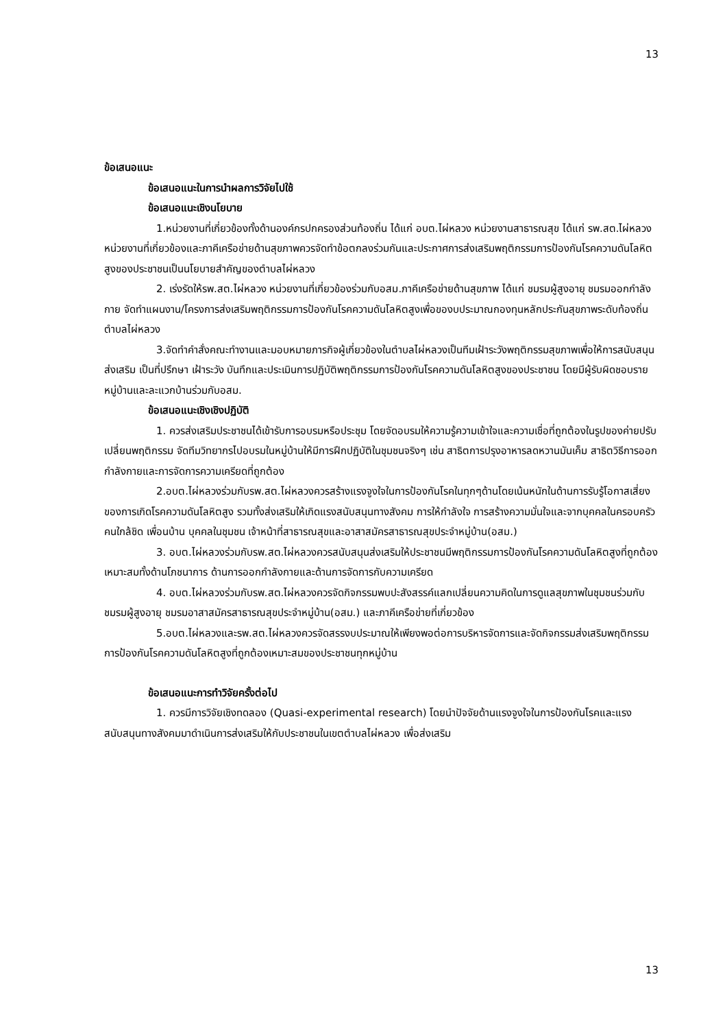13
ข้อเสนอแนะ
ข้อเสนอแนะในการนำผลการวิจัยไปใช้
ข้อเสนอแนะเชิงนโยบาย
1.หน่วยงานที่เกี่ยวข้องทั้งด้านองค์กรปกครองส่วนท้องถิ่น ได้แก่ อบต.ไผ่หลวง หน่วยงานสาธารณสุข ได้แก่ รพ.สต.ไผ่หลวง หน่วยงานที่เกี่ยวข้องและภาคีเครือข่ายด้านสุขภาพควรจัดทำข้อตกลงร่วมกันและประกาศการส่งเสริมพฤติกรรมการป้องกันโรคความดันโลหิตสูงของประชาชนเป็นนโยบายสำคัญของตำบลไผ่หลวง
2. เร่งรัดให้รพ.สต.ไผ่หลวง หน่วยงานที่เกี่ยวข้องร่วมกับอสม.ภาคีเครือข่ายด้านสุขภาพ ได้แก่ ชมรมผู้สูงอายุ ชมรมออกกำลังกาย จัดทำแผนงาน/โครงการส่งเสริมพฤติกรรมการป้องกันโรคความดันโลหิตสูงเพื่อของบประมาณกองทุนหลักประกันสุขภาพระดับท้องถิ่นตำบลไผ่หลวง
3.จัดทำคำสั่งคณะทำงานและมอบหมายภารกิจผู้เกี่ยวข้องในตำบลไผ่หลวงเป็นทีมเฝ้าระวังพฤติกรรมสุขภาพเพื่อให้การสนับสนุนส่งเสริม เป็นที่ปรึกษา เฝ้าระวัง บันทึกและประเมินการปฏิบัติพฤติกรรมการป้องกันโรคความดันโลหิตสูงของประชาชน โดยมีผู้รับผิดชอบรายหมู่บ้านและละแวกบ้านร่วมกับอสม.
ข้อเสนอแนะเชิงเชิงปฏิบัติ
1. ควรส่งเสริมประชาชนได้เข้ารับการอบรมหรือประชุม โดยจัดอบรมให้ความรู้ความเข้าใจและความเชื่อที่ถูกต้องในรูปของค่ายปรับเปลี่ยนพฤติกรรม จัดทีมวิทยากรไปอบรมในหมู่บ้านให้มีการฝึกปฏิบัติในชุมชนจริงๆ เช่น สาธิตการปรุงอาหารลดหวานมันเค็ม สาธิตวิธีการออกกำลังกายและการจัดการความเครียดที่ถูกต้อง
2.อบต.ไผ่หลวงร่วมกับรพ.สต.ไผ่หลวงควรสร้างแรงจูงใจในการป้องกันโรคในทุกๆด้านโดยเน้นหนักในด้านการรับรู้โอกาสเสี่ยงของการเกิดโรคความดันโลหิตสูง รวมทั้งส่งเสริมให้เกิดแรงสนับสนุนทางสังคม การให้กำลังใจ การสร้างความมั่นใจและจากบุคคลในครอบครัว คนใกล้ชิด เพื่อนบ้าน บุคคลในชุมชน เจ้าหน้าที่สาธารณสุขและอาสาสมัครสาธารณสุขประจำหมู่บ้าน(อสม.)
3. อบต.ไผ่หลวงร่วมกับรพ.สต.ไผ่หลวงควรสนับสนุนส่งเสริมให้ประชาชนมีพฤติกรรมการป้องกันโรคความดันโลหิตสูงที่ถูกต้องเหมาะสมทั้งด้านโภชนาการ ด้านการออกกำลังกายและด้านการจัดการกับความเครียด
4. อบต.ไผ่หลวงร่วมกับรพ.สต.ไผ่หลวงควรจัดกิจกรรมพบปะสังสรรค์แลกเปลี่ยนความคิดในการดูแลสุขภาพในชุมชนร่วมกับชมรมผู้สูงอายุ ชมรมอาสาสมัครสาธารณสุขประจำหมู่บ้าน(อสม.) และภาคีเครือข่ายที่เกี่ยวข้อง
5.อบต.ไผ่หลวงและรพ.สต.ไผ่หลวงควรจัดสรรงบประมาณให้เพียงพอต่อการบริหารจัดการและจัดกิจกรรมส่งเสริมพฤติกรรมการป้องกันโรคความดันโลหิตสูงที่ถูกต้องเหมาะสมของประชาชนทุกหมู่บ้าน
ข้อเสนอแนะการทำวิจัยครั้งต่อไป
1. ควรมีการวิจัยเชิงทดลอง (Quasi-experimental research) โดยนำปัจจัยด้านแรงจูงใจในการป้องกันโรคและแรงสนับสนุนทางสังคมมาดำเนินการส่งเสริมให้กับประชาชนในเขตตำบลไผ่หลวง เพื่อส่งเสริม
13